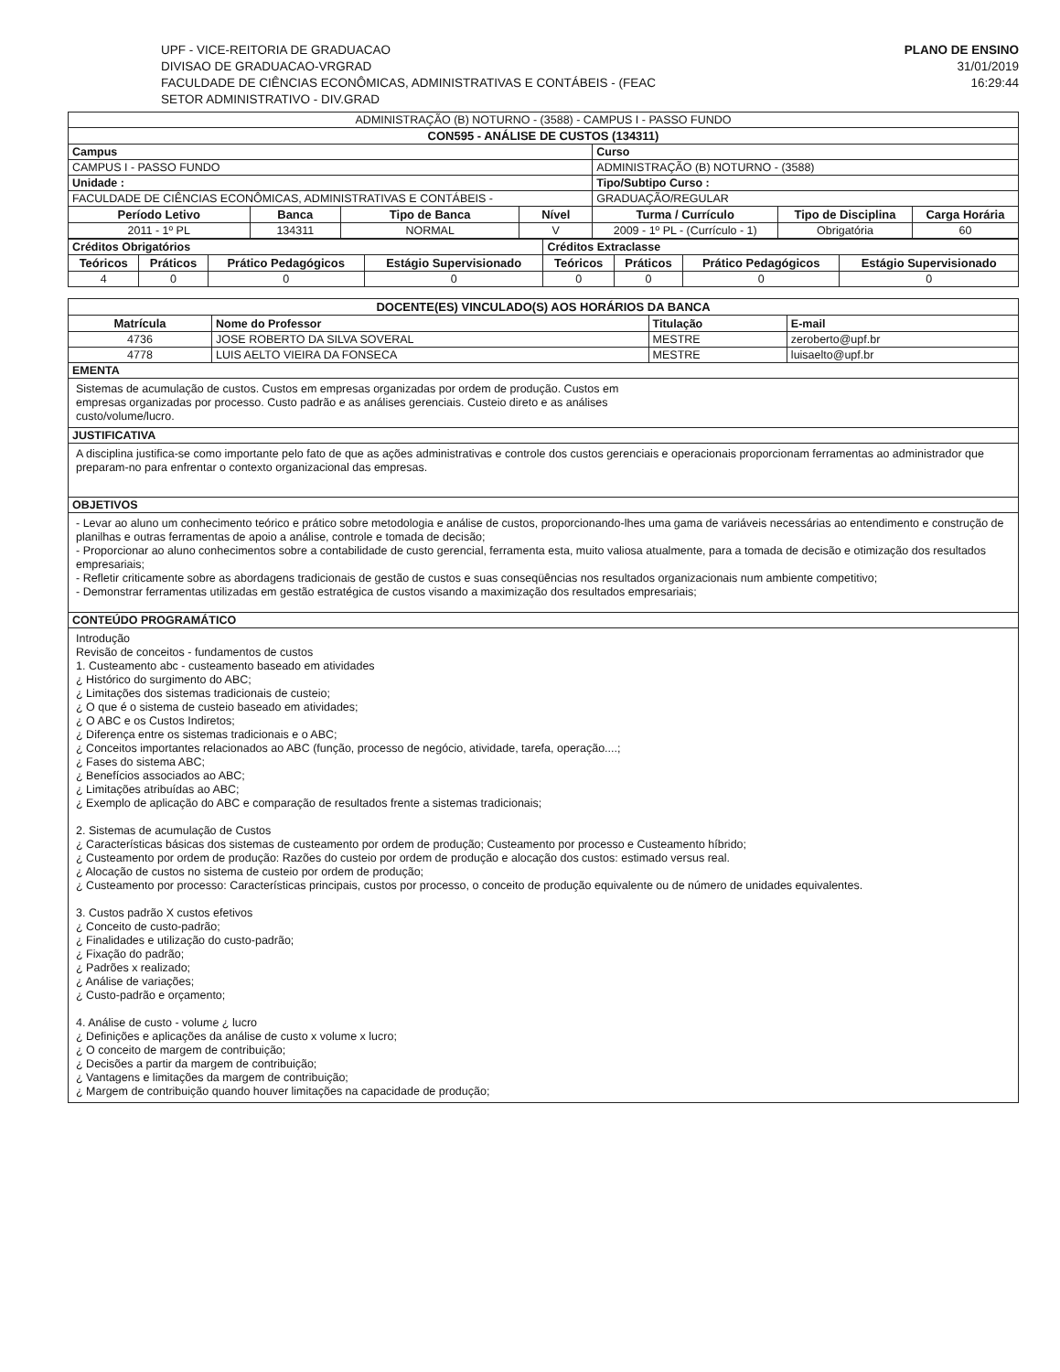UPF - VICE-REITORIA DE GRADUACAO
DIVISAO DE GRADUACAO-VRGRAD
FACULDADE DE CIÊNCIAS ECONÔMICAS, ADMINISTRATIVAS E CONTÁBEIS - (FEAC
SETOR ADMINISTRATIVO - DIV.GRAD
PLANO DE ENSINO
31/01/2019
16:29:44
| ADMINISTRAÇÃO (B) NOTURNO - (3588) - CAMPUS I - PASSO FUNDO | | | | | | |
| CON595 - ANÁLISE DE CUSTOS (134311) | | | | | | |
| Campus | | | | Curso | | |
| CAMPUS I - PASSO FUNDO | | | | ADMINISTRAÇÃO (B) NOTURNO - (3588) | | |
| Unidade : | | | | Tipo/Subtipo Curso : | | |
| FACULDADE DE CIÊNCIAS ECONÔMICAS, ADMINISTRATIVAS E CONTÁBEIS - | | | | GRADUAÇÃO/REGULAR | | |
| Período Letivo | Banca | Tipo de Banca | Nível | Turma / Currículo | Tipo de Disciplina | Carga Horária |
| 2011 - 1º PL | 134311 | NORMAL | V | 2009 - 1º PL - (Currículo - 1) | Obrigatória | 60 |
| Créditos Obrigatórios | | | | Créditos Extraclasse | | | |
| Teóricos | Práticos | Prático Pedagógicos | Estágio Supervisionado | Teóricos | Práticos | Prático Pedagógicos | Estágio Supervisionado |
| 4 | 0 | 0 | 0 | 0 | 0 | 0 | 0 |
| DOCENTE(ES) VINCULADO(S) AOS HORÁRIOS DA BANCA | | | |
| --- | --- | --- | --- |
| Matrícula | Nome do Professor | Titulação | E-mail |
| 4736 | JOSE ROBERTO DA SILVA SOVERAL | MESTRE | zeroberto@upf.br |
| 4778 | LUIS AELTO VIEIRA DA FONSECA | MESTRE | luisaelto@upf.br |
| EMENTA | | | |
| Sistemas de acumulação de custos. Custos em empresas organizadas por ordem de produção. Custos em empresas organizadas por processo. Custo padrão e as análises gerenciais. Custeio direto e as análises custo/volume/lucro. | | | |
| JUSTIFICATIVA | | | |
| A disciplina justifica-se como importante pelo fato de que as ações administrativas e controle dos custos gerenciais e operacionais proporcionam ferramentas ao administrador que preparam-no para enfrentar o contexto organizacional das empresas. | | | |
| OBJETIVOS | | | |
| - Levar ao aluno um conhecimento teórico e prático sobre metodologia e análise de custos, proporcionando-lhes uma gama de variáveis necessárias ao entendimento e construção de planilhas e outras ferramentas de apoio a análise, controle e tomada de decisão; - Proporcionar ao aluno conhecimentos sobre a contabilidade de custo gerencial, ferramenta esta, muito valiosa atualmente, para a tomada de decisão e otimização dos resultados empresariais; - Refletir criticamente sobre as abordagens tradicionais de gestão de custos e suas conseqüências nos resultados organizacionais num ambiente competitivo; - Demonstrar ferramentas utilizadas em gestão estratégica de custos visando a maximização dos resultados empresariais; | | | |
| CONTEÚDO PROGRAMÁTICO | | | |
| Introdução Revisão de conceitos - fundamentos de custos 1. Custeamento abc - custeamento baseado em atividades ¿ Histórico do surgimento do ABC; ¿ Limitações dos sistemas tradicionais de custeio; ¿ O que é o sistema de custeio baseado em atividades; ¿ O ABC e os Custos Indiretos; ¿ Diferença entre os sistemas tradicionais e o ABC; ¿ Conceitos importantes relacionados ao ABC (função, processo de negócio, atividade, tarefa, operação....; ¿ Fases do sistema ABC; ¿ Benefícios associados ao ABC; ¿ Limitações atribuídas ao ABC; ¿ Exemplo de aplicação do ABC e comparação de resultados frente a sistemas tradicionais; 2. Sistemas de acumulação de Custos ¿ Características básicas dos sistemas de custeamento por ordem de produção; Custeamento por processo e Custeamento híbrido; ¿ Custeamento por ordem de produção: Razões do custeio por ordem de produção e alocação dos custos: estimado versus real. ¿ Alocação de custos no sistema de custeio por ordem de produção; ¿ Custeamento por processo: Características principais, custos por processo, o conceito de produção equivalente ou de número de unidades equivalentes. 3. Custos padrão X custos efetivos ¿ Conceito de custo-padrão; ¿ Finalidades e utilização do custo-padrão; ¿ Fixação do padrão; ¿ Padrões x realizado; ¿ Análise de variações; ¿ Custo-padrão e orçamento; 4. Análise de custo - volume ¿ lucro ¿ Definições e aplicações da análise de custo x volume x lucro; ¿ O conceito de margem de contribuição; ¿ Decisões a partir da margem de contribuição; ¿ Vantagens e limitações da margem de contribuição; ¿ Margem de contribuição quando houver limitações na capacidade de produção; | | | |